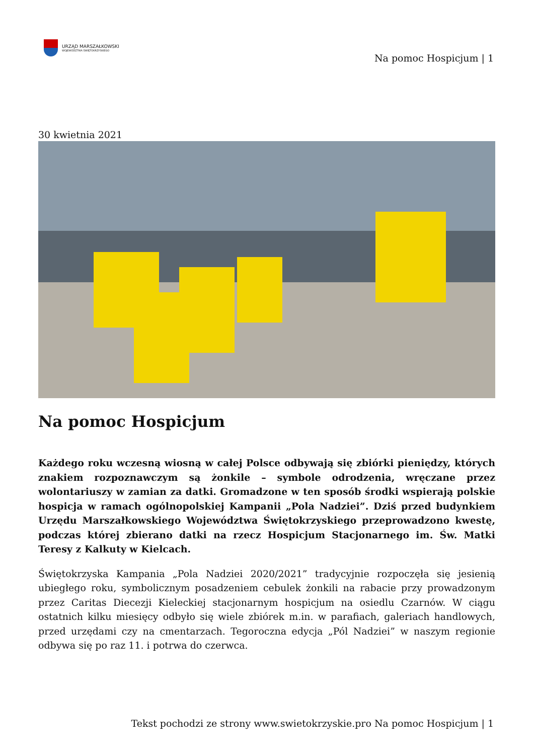URZĄD MARSZAŁKOWSKI
WOJEWÓDZTWA ŚWIĘTOKRZYSKIEGO
Na pomoc Hospicjum | 1
30 kwietnia 2021
Na pomoc Hospicjum
Każdego roku wczesną wiosną w całej Polsce odbywają się zbiórki pieniędzy, których znakiem rozpoznawczym są żonkile – symbole odrodzenia, wręczane przez wolontariuszy w zamian za datki. Gromadzone w ten sposób środki wspierają polskie hospicja w ramach ogólnopolskiej Kampanii „Pola Nadziei”. Dziś przed budynkiem Urzędu Marszałkowskiego Województwa Świętokrzyskiego przeprowadzono kwestę, podczas której zbierano datki na rzecz Hospicjum Stacjonarnego im. Św. Matki Teresy z Kalkuty w Kielcach.
Świętokrzyska Kampania „Pola Nadziei 2020/2021” tradycyjnie rozpoczęła się jesienią ubiegłego roku, symbolicznym posadzeniem cebulek żonkili na rabacie przy prowadzonym przez Caritas Diecezji Kieleckiej stacjonarnym hospicjum na osiedlu Czarnów. W ciągu ostatnich kilku miesięcy odbyło się wiele zbiórek m.in. w parafiach, galeriach handlowych, przed urzędami czy na cmentarzach. Tegoroczna edycja „Pól Nadziei” w naszym regionie odbywa się po raz 11. i potrwa do czerwca.
Tekst pochodzi ze strony www.swietokrzyskie.pro Na pomoc Hospicjum | 1